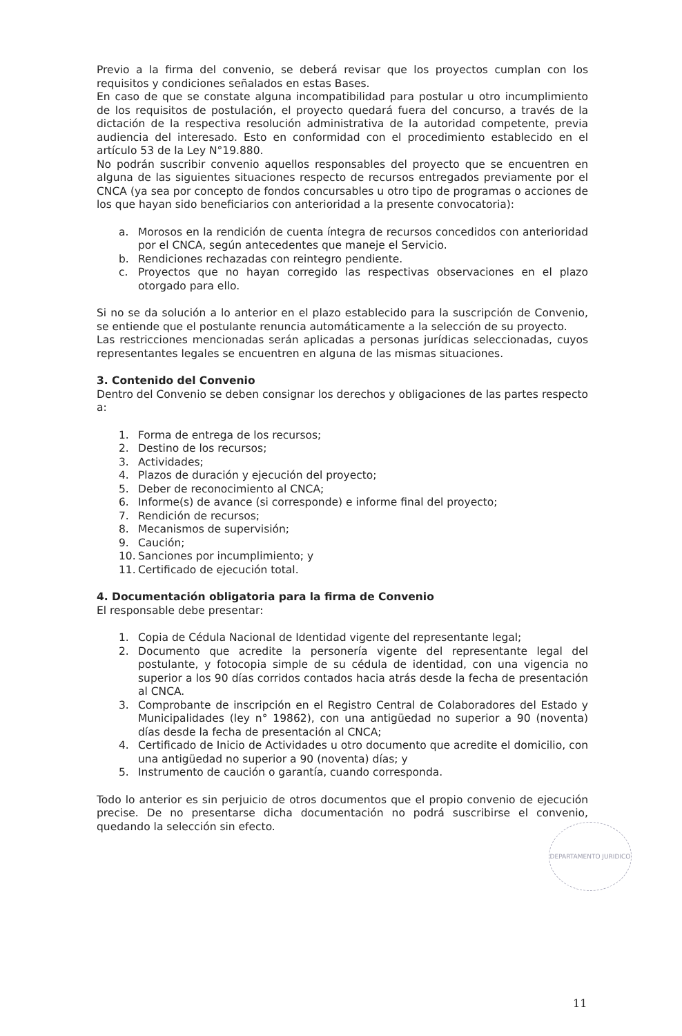Previo a la firma del convenio, se deberá revisar que los proyectos cumplan con los requisitos y condiciones señalados en estas Bases.
En caso de que se constate alguna incompatibilidad para postular u otro incumplimiento de los requisitos de postulación, el proyecto quedará fuera del concurso, a través de la dictación de la respectiva resolución administrativa de la autoridad competente, previa audiencia del interesado. Esto en conformidad con el procedimiento establecido en el artículo 53 de la Ley N°19.880.
No podrán suscribir convenio aquellos responsables del proyecto que se encuentren en alguna de las siguientes situaciones respecto de recursos entregados previamente por el CNCA (ya sea por concepto de fondos concursables u otro tipo de programas o acciones de los que hayan sido beneficiarios con anterioridad a la presente convocatoria):
a. Morosos en la rendición de cuenta íntegra de recursos concedidos con anterioridad por el CNCA, según antecedentes que maneje el Servicio.
b. Rendiciones rechazadas con reintegro pendiente.
c. Proyectos que no hayan corregido las respectivas observaciones en el plazo otorgado para ello.
Si no se da solución a lo anterior en el plazo establecido para la suscripción de Convenio, se entiende que el postulante renuncia automáticamente a la selección de su proyecto.
Las restricciones mencionadas serán aplicadas a personas jurídicas seleccionadas, cuyos representantes legales se encuentren en alguna de las mismas situaciones.
3. Contenido del Convenio
Dentro del Convenio se deben consignar los derechos y obligaciones de las partes respecto a:
1. Forma de entrega de los recursos;
2. Destino de los recursos;
3. Actividades;
4. Plazos de duración y ejecución del proyecto;
5. Deber de reconocimiento al CNCA;
6. Informe(s) de avance (si corresponde) e informe final del proyecto;
7. Rendición de recursos;
8. Mecanismos de supervisión;
9. Caución;
10. Sanciones por incumplimiento; y
11. Certificado de ejecución total.
4. Documentación obligatoria para la firma de Convenio
El responsable debe presentar:
1. Copia de Cédula Nacional de Identidad vigente del representante legal;
2. Documento que acredite la personería vigente del representante legal del postulante, y fotocopia simple de su cédula de identidad, con una vigencia no superior a los 90 días corridos contados hacia atrás desde la fecha de presentación al CNCA.
3. Comprobante de inscripción en el Registro Central de Colaboradores del Estado y Municipalidades (ley n° 19862), con una antigüedad no superior a 90 (noventa) días desde la fecha de presentación al CNCA;
4. Certificado de Inicio de Actividades u otro documento que acredite el domicilio, con una antigüedad no superior a 90 (noventa) días; y
5. Instrumento de caución o garantía, cuando corresponda.
Todo lo anterior es sin perjuicio de otros documentos que el propio convenio de ejecución precise. De no presentarse dicha documentación no podrá suscribirse el convenio, quedando la selección sin efecto.
DEPARTAMENTO JURIDICO
11